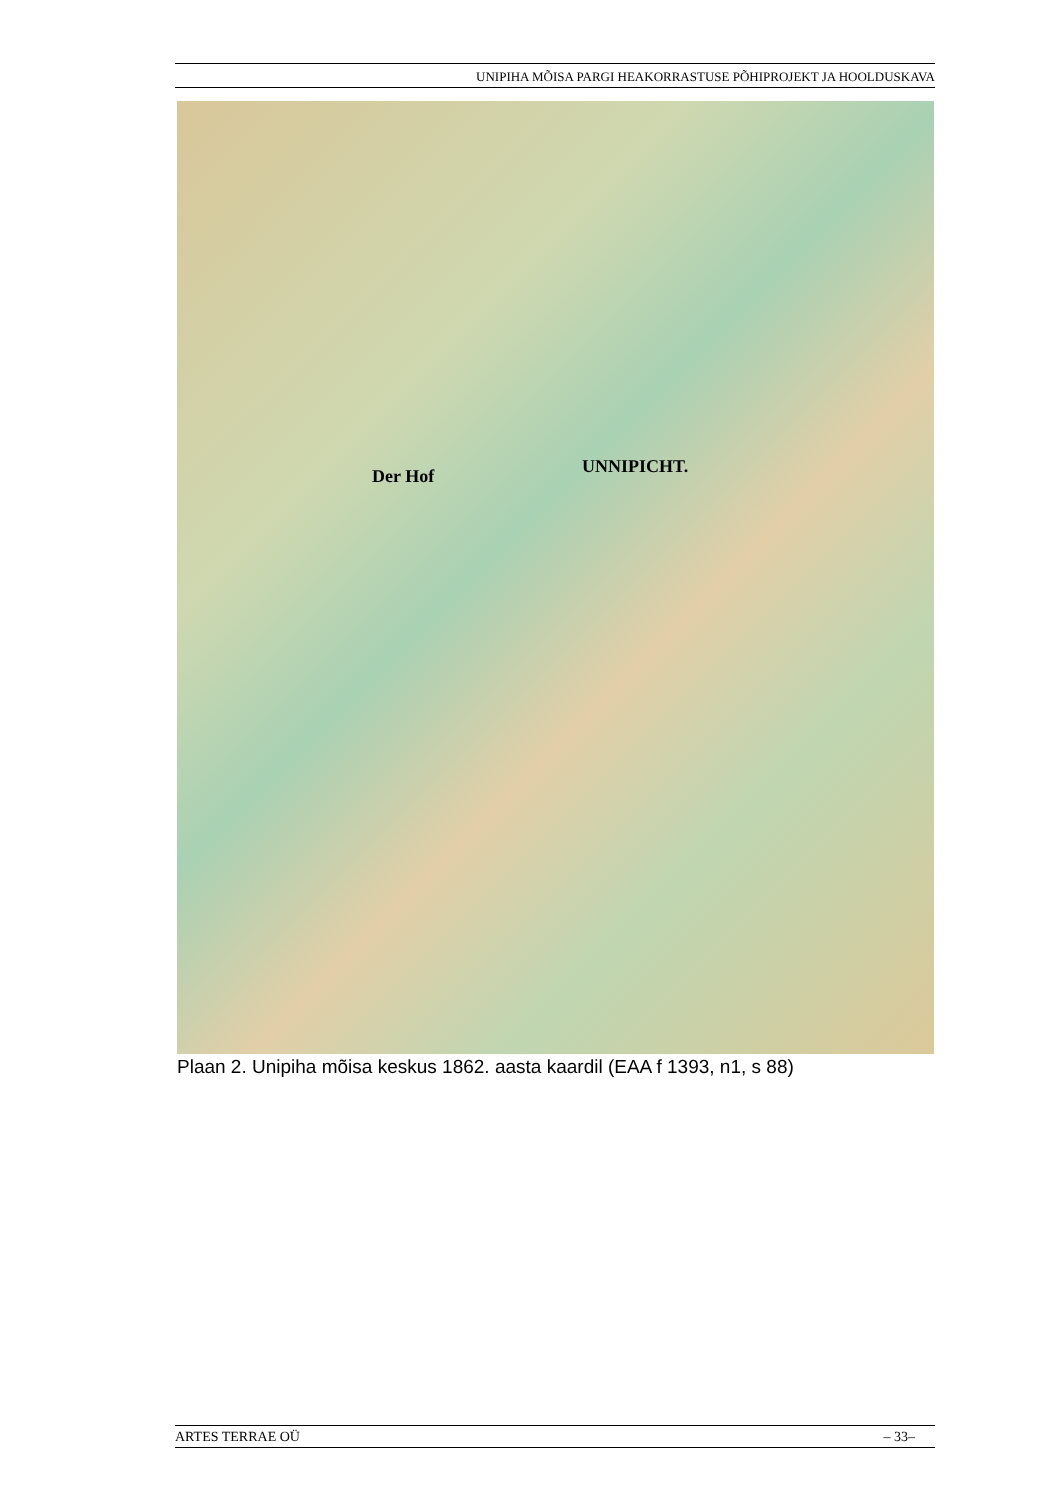UNIPIHA MÕISA PARGI HEAKORRASTUSE PÕHIPROJEKT JA HOOLDUSKAVA
Der Hof UNNIPICHT.
Plaan 2. Unipiha mõisa keskus 1862. aasta kaardil (EAA f 1393, n1, s 88)
ARTES TERRAE OÜ – 33–